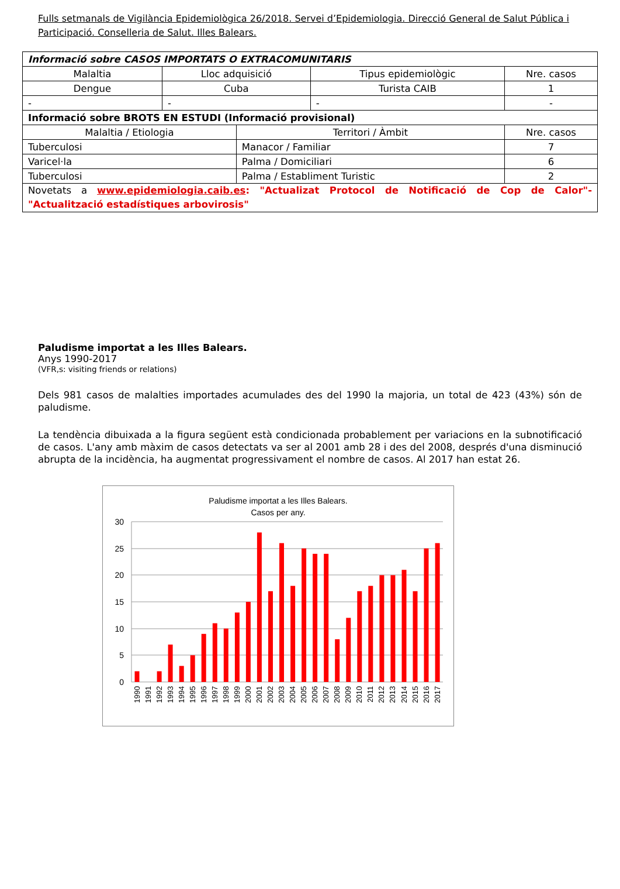Fulls setmanals de Vigilància Epidemiològica 26/2018. Servei d’Epidemiologia. Direcció General de Salut Pública i Participació. Conselleria de Salut. Illes Balears.
| Informació sobre CASOS IMPORTATS O EXTRACOMUNITARIS | | | | |
| --- | --- | --- | --- | --- |
| Malaltia | Lloc adquisició | | Tipus epidemiològic | Nre. casos |
| Dengue | Cuba | | Turista CAIB | 1 |
| - | - | | - | - |
| Informació sobre BROTS EN ESTUDI (Informació provisional) | | | | |
| Malaltia / Etiologia | | Territori / Àmbit | | Nre. casos |
| Tuberculosi | | Manacor / Familiar | | 7 |
| Varicel·la | | Palma / Domiciliari | | 6 |
| Tuberculosi | | Palma / Establiment Turistic | | 2 |
| Novetats a www.epidemiologia.caib.es : "Actualizat Protocol de Notificació de Cop de Calor"- "Actualització estadístiques arbovirosis" | | | | |
Paludisme importat a les Illes Balears.
Anys 1990-2017
(VFR,s: visiting friends or relations)
Dels 981 casos de malalties importades acumulades des del 1990 la majoria, un total de 423 (43%) són de paludisme.
La tendència dibuixada a la figura següent està condicionada probablement per variacions en la subnotificació de casos. L'any amb màxim de casos detectats va ser al 2001 amb 28 i des del 2008, després d'una disminució abrupta de la incidència, ha augmentat progressivament el nombre de casos. Al 2017 han estat 26.
Paludisme importat a les Illes Balears.
Casos per any.
30
25
20
15
10
5
0
1990
1991
1992
1993
1994
1995
1996
1997
1998
1999
2000
2001
2002
2003
2004
2005
2006
2007
2008
2009
2010
2011
2012
2013
2014
2015
2016
2017